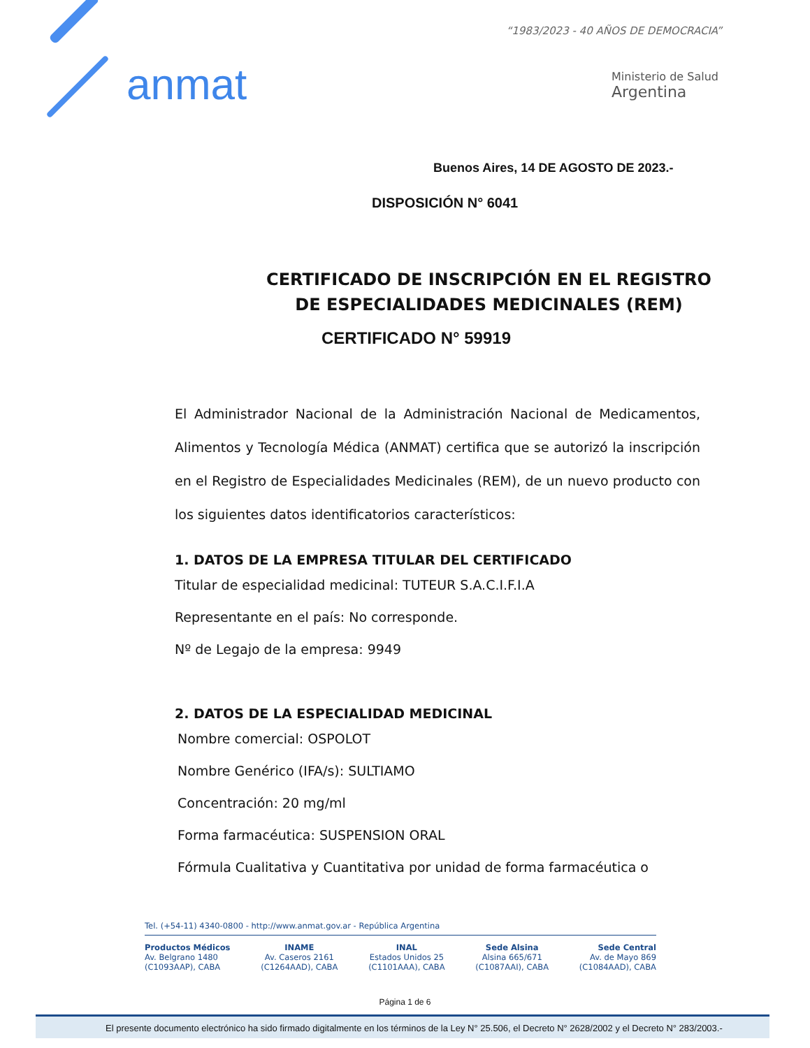anmat
“1983/2023 - 40 AÑOS DE DEMOCRACIA”
Ministerio de Salud
Argentina
Buenos Aires, 14 DE AGOSTO DE 2023.-
DISPOSICIÓN N° 6041
CERTIFICADO DE INSCRIPCIÓN EN EL REGISTRO
DE ESPECIALIDADES MEDICINALES (REM)
CERTIFICADO N° 59919
El Administrador Nacional de la Administración Nacional de Medicamentos, Alimentos y Tecnología Médica (ANMAT) certifica que se autorizó la inscripción en el Registro de Especialidades Medicinales (REM), de un nuevo producto con los siguientes datos identificatorios característicos:
1. DATOS DE LA EMPRESA TITULAR DEL CERTIFICADO
Titular de especialidad medicinal: TUTEUR S.A.C.I.F.I.A
Representante en el país: No corresponde.
Nº de Legajo de la empresa: 9949
2. DATOS DE LA ESPECIALIDAD MEDICINAL
Nombre comercial: OSPOLOT
Nombre Genérico (IFA/s): SULTIAMO
Concentración: 20 mg/ml
Forma farmacéutica: SUSPENSION ORAL
Fórmula Cualitativa y Cuantitativa por unidad de forma farmacéutica o
Tel. (+54-11) 4340-0800 - http://www.anmat.gov.ar - República Argentina
Productos Médicos
Av. Belgrano 1480
(C1093AAP), CABA
INAME
Av. Caseros 2161
(C1264AAD), CABA
INAL
Estados Unidos 25
(C1101AAA), CABA
Sede Alsina
Alsina 665/671
(C1087AAI), CABA
Sede Central
Av. de Mayo 869
(C1084AAD), CABA
Página 1 de 6
El presente documento electrónico ha sido firmado digitalmente en los términos de la Ley N° 25.506, el Decreto N° 2628/2002 y el Decreto N° 283/2003.-